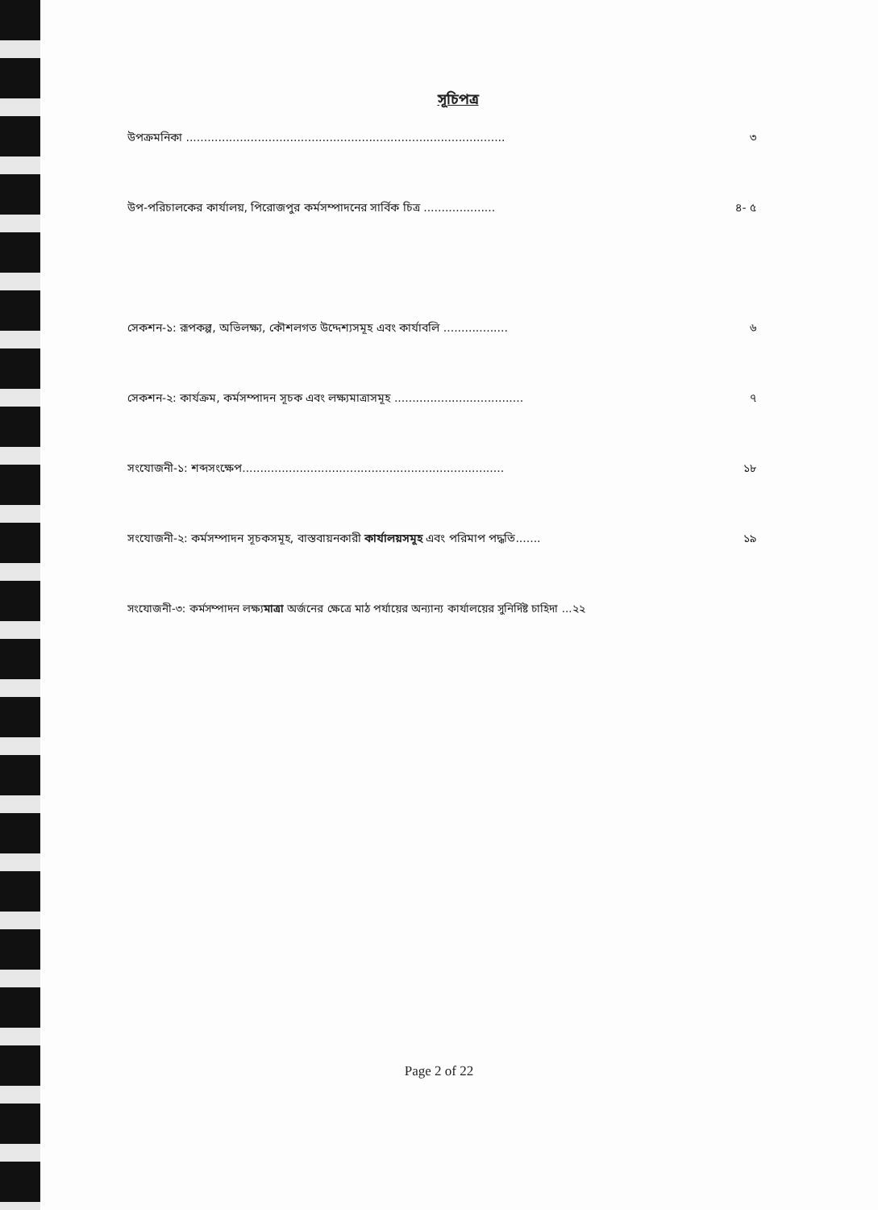সূচিপত্র
উপক্রমনিকা ......................................................................................... ৩
উপ-পরিচালকের কার্যালয়, পিরোজপুর কর্মসম্পাদনের সার্বিক চিত্র .................... ৪- ৫
সেকশন-১: রূপকল্প, অভিলক্ষ্য, কৌশলগত উদ্দেশ্যসমূহ এবং কার্যাবলি .................. ৬
সেকশন-২: কার্যক্রম, কর্মসম্পাদন সূচক এবং লক্ষ্যমাত্রাসমূহ .................................... ৭
সংযোজনী-১: শব্দসংক্ষেপ......................................................................... ১৮
সংযোজনী-২: কর্মসম্পাদন সূচকসমূহ, বাস্তবায়নকারী কার্যালয়সমূহ এবং পরিমাপ পদ্ধতি....... ১৯
সংযোজনী-৩: কর্মসম্পাদন লক্ষ্যমাত্রা অর্জনের ক্ষেত্রে মাঠ পর্যায়ের অন্যান্য কার্যালয়ের সুনির্দিষ্ট চাহিদা ...২২
Page 2 of 22